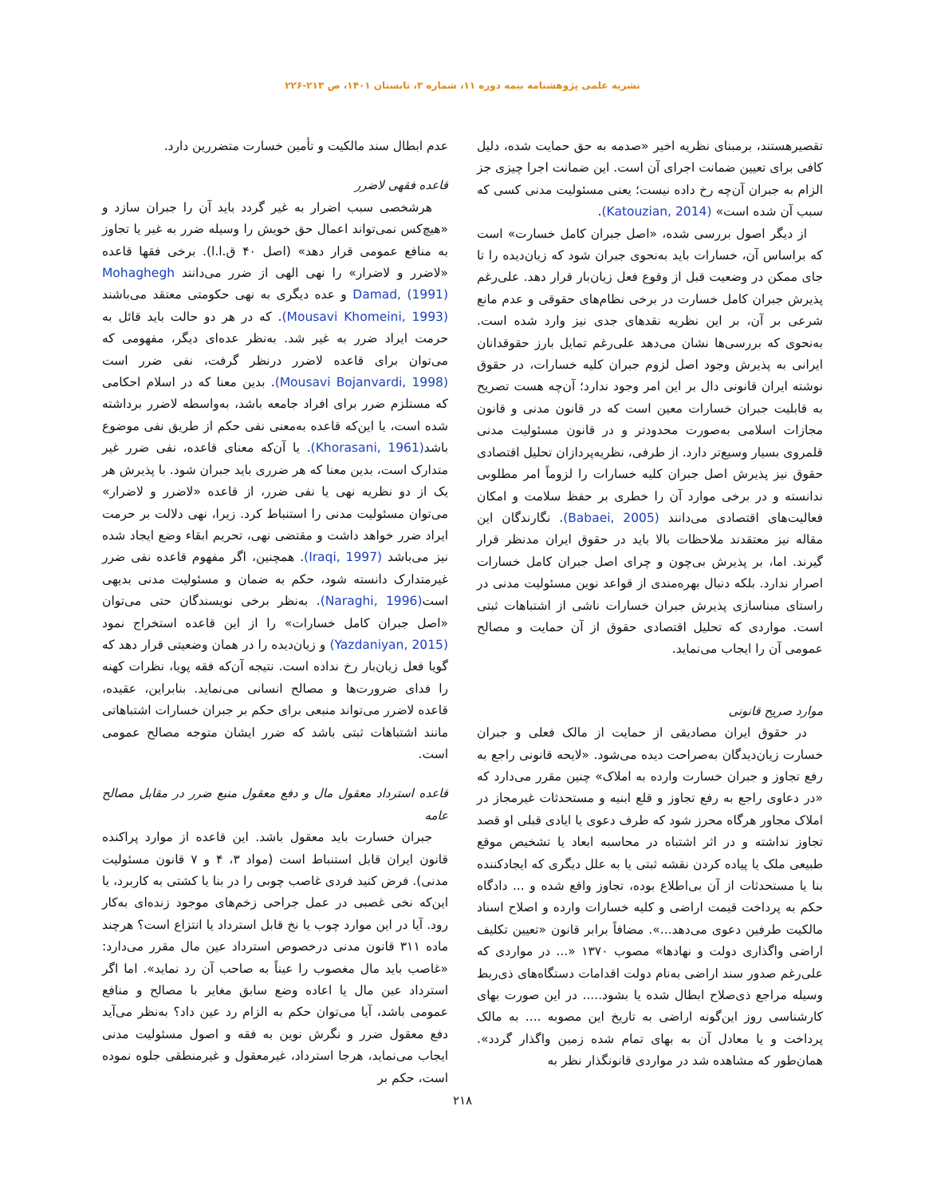نشریه علمی پژوهشنامه بیمه دوره ۱۱، شماره ۳، تابستان ۱۴۰۱، ص ۲۱۳-۲۲۶
تقصیرهستند، برمبنای نظریه اخیر «صدمه به حق حمایت شده، دلیل کافی برای تعیین ضمانت اجرای آن است. این ضمانت اجرا چیزی جز الزام به جبران آن‌چه رخ داده نیست؛ یعنی مسئولیت مدنی کسی که سبب آن شده است» (Katouzian, 2014).
از دیگر اصول بررسی شده، «اصل جبران کامل خسارت» است که براساس آن، خسارات باید به‌نحوی جبران شود که زیان‌دیده را تا جای ممکن در وضعیت قبل از وقوع فعل زیان‌بار قرار دهد. علی‌رغم پذیرش جبران کامل خسارت در برخی نظام‌های حقوقی و عدم مانع شرعی بر آن، بر این نظریه نقدهای جدی نیز وارد شده است. به‌نحوی که بررسی‌ها نشان می‌دهد علی‌رغم تمایل بارز حقوقدانان ایرانی به پذیرش وجود اصل لزوم جبران کلیه خسارات، در حقوق نوشته ایران قانونی دال بر این امر وجود ندارد؛ آن‌چه هست تصریح به قابلیت جبران خسارات معین است که در قانون مدنی و قانون مجازات اسلامی به‌صورت محدودتر و در قانون مسئولیت مدنی قلمروی بسیار وسیع‌تر دارد. از طرفی، نظریه‌پردازان تحلیل اقتصادی حقوق نیز پذیرش اصل جبران کلیه خسارات را لزوماً امر مطلوبی ندانسته و در برخی موارد آن را خطری بر حفظ سلامت و امکان فعالیت‌های اقتصادی می‌دانند (Babaei, 2005). نگارندگان این مقاله نیز معتقدند ملاحظات بالا باید در حقوق ایران مدنظر قرار گیرند. اما، بر پذیرش بی‌چون و چرای اصل جبران کامل خسارات اصرار ندارد. بلکه دنبال بهره‌مندی از قواعد نوین مسئولیت مدنی در راستای مبناسازی پذیرش جبران خسارات ناشی از اشتباهات ثبتی است. مواردی که تحلیل اقتصادی حقوق از آن حمایت و مصالح عمومی آن را ایجاب می‌نماید.
موارد صریح قانونی
در حقوق ایران مصادیقی از حمایت از مالک فعلی و جبران خسارت زیان‌دیدگان به‌صراحت دیده می‌شود. «لایحه قانونی راجع به رفع تجاوز و جبران خسارت وارده به املاک» چنین مقرر می‌دارد که «در دعاوی راجع به رفع تجاوز و قلع ابنیه و مستحدثات غیرمجاز در املاک مجاور هرگاه محرز شود که طرف دعوی یا ایادی قبلی او قصد تجاوز نداشته و در اثر اشتباه در محاسبه ابعاد یا تشخیص موقع طبیعی ملک یا پیاده کردن نقشه ثبتی یا به علل دیگری که ایجادکننده بنا یا مستحدثات از آن بی‌اطلاع بوده، تجاوز واقع شده و ... دادگاه حکم به پرداخت قیمت اراضی و کلیه خسارات وارده و اصلاح اسناد مالکیت طرفین دعوی می‌دهد...». مضافاً برابر قانون «تعیین تکلیف اراضی واگذاری دولت و نهادها» مصوب ۱۳۷۰ «... در مواردی که علی‌رغم صدور سند اراضی به‌نام دولت اقدامات دستگاه‌های ذی‌ربط وسیله مراجع ذی‌صلاح ابطال شده یا بشود..... در این صورت بهای کارشناسی روز این‌گونه اراضی به تاریخ این مصوبه .... به مالک پرداخت و یا معادل آن به بهای تمام شده زمین واگذار گردد». همان‌طور که مشاهده شد در مواردی قانونگذار نظر به
عدم ابطال سند مالکیت و تأمین خسارت متضررین دارد.
قاعده فقهی لاضرر
هرشخصی سبب اضرار به غیر گردد باید آن را جبران سازد و «هیچ‌کس نمی‌تواند اعمال حق خویش را وسیله ضرر به غیر یا تجاوز به منافع عمومی قرار دهد» (اصل ۴۰ ق.ا.ا). برخی فقها قاعده «لاضرر و لاضرار» را نهی الهی از ضرر می‌دانند Mohaghegh Damad, (1991) و عده دیگری به نهی حکومتی معتقد می‌باشند (Mousavi Khomeini, 1993). که در هر دو حالت باید قائل به حرمت ایراد ضرر به غیر شد. به‌نظر عده‌ای دیگر، مفهومی که می‌توان برای قاعده لاضرر درنظر گرفت، نفی ضرر است (Mousavi Bojanvardi, 1998). بدین معنا که در اسلام احکامی که مستلزم ضرر برای افراد جامعه باشد، به‌واسطه لاضرر برداشته شده است، یا این‌که قاعده به‌معنی نفی حکم از طریق نفی موضوع باشد(Khorasani, 1961). یا آن‌که معنای قاعده، نفی ضرر غیر متدارک است، بدین معنا که هر ضرری باید جبران شود. با پذیرش هر یک از دو نظریه نهی یا نفی ضرر، از قاعده «لاضرر و لاضرار» می‌توان مسئولیت مدنی را استنباط کرد. زیرا، نهی دلالت بر حرمت ایراد ضرر خواهد داشت و مقتضی نهی، تحریم ابقاء وضع ایجاد شده نیز می‌باشد (Iraqi, 1997). همچنین، اگر مفهوم قاعده نفی ضرر غیرمتدارک دانسته شود، حکم به ضمان و مسئولیت مدنی بدیهی است(Naraghi, 1996). به‌نظر برخی نویسندگان حتی می‌توان «اصل جبران کامل خسارات» را از این قاعده استخراج نمود (Yazdaniyan, 2015) و زیان‌دیده را در همان وضعیتی قرار دهد که گویا فعل زیان‌بار رخ نداده است. نتیجه آن‌که فقه پویا، نظرات کهنه را فدای ضرورت‌ها و مصالح انسانی می‌نماید. بنابراین، عقیده، قاعده لاضرر می‌تواند منبعی برای حکم بر جبران خسارات اشتباهاتی مانند اشتباهات ثبتی باشد که ضرر ایشان متوجه مصالح عمومی است.
قاعده استرداد معقول مال و دفع معقول منبع ضرر در مقابل مصالح عامه
جبران خسارت باید معقول باشد. این قاعده از موارد پراکنده قانون ایران قابل استنباط است (مواد ۳، ۴ و ۷ قانون مسئولیت مدنی). فرض کنید فردی غاصب چوبی را در بنا یا کشتی به کاربرد، یا این‌که نخی غصبی در عمل جراحی زخم‌های موجود زنده‌ای به‌کار رود. آیا در این موارد چوب یا نخ قابل استرداد یا انتزاع است؟ هرچند ماده ۳۱۱ قانون مدنی درخصوص استرداد عین مال مقرر می‌دارد: «غاصب باید مال مغصوب را عیناً به صاحب آن رد نماید». اما اگر استرداد عین مال یا اعاده وضع سابق مغایر با مصالح و منافع عمومی باشد، آیا می‌توان حکم به الزام رد عین داد؟ به‌نظر می‌آید دفع معقول ضرر و نگرش نوین به فقه و اصول مسئولیت مدنی ایجاب می‌نماید، هرجا استرداد، غیرمعقول و غیرمنطقی جلوه نموده است، حکم بر
۲۱۸